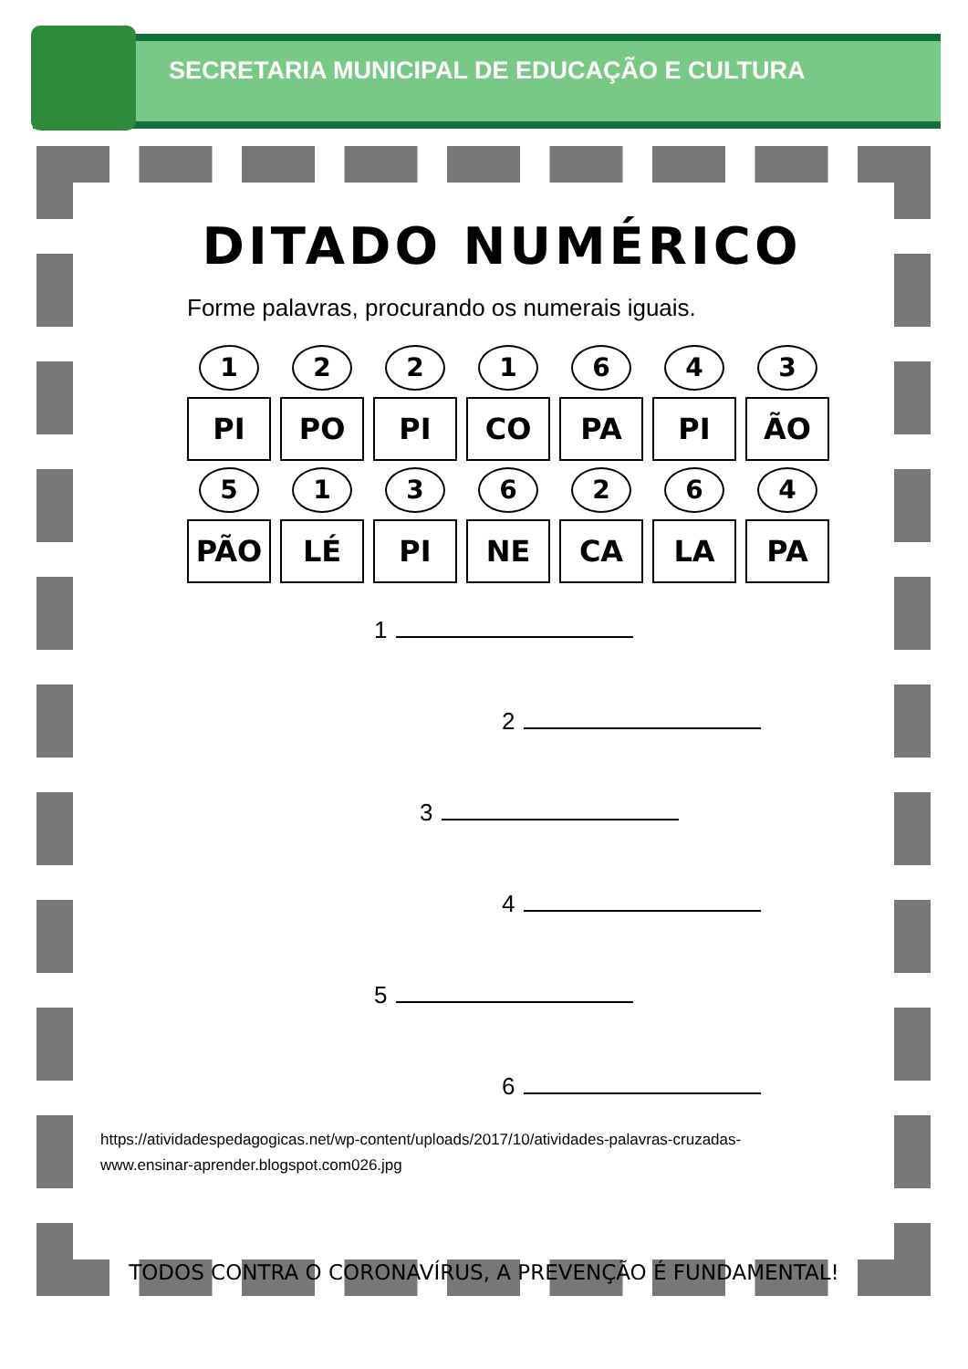SECRETARIA MUNICIPAL DE EDUCAÇÃO E CULTURA
DITADO NUMÉRICO
Forme palavras, procurando os numerais iguais.
| 1 | 2 | 2 | 1 | 6 | 4 | 3 |
| PI | PO | PI | CO | PA | PI | ÃO |
| 5 | 1 | 3 | 6 | 2 | 6 | 4 |
| PÃO | LÉ | PI | NE | CA | LA | PA |
1
2
3
4
5
6
https://atividadespedagogicas.net/wp-content/uploads/2017/10/atividades-palavras-cruzadas-
www.ensinar-aprender.blogspot.com026.jpg
TODOS CONTRA O CORONAVÍRUS, A PREVENÇÃO É FUNDAMENTAL!